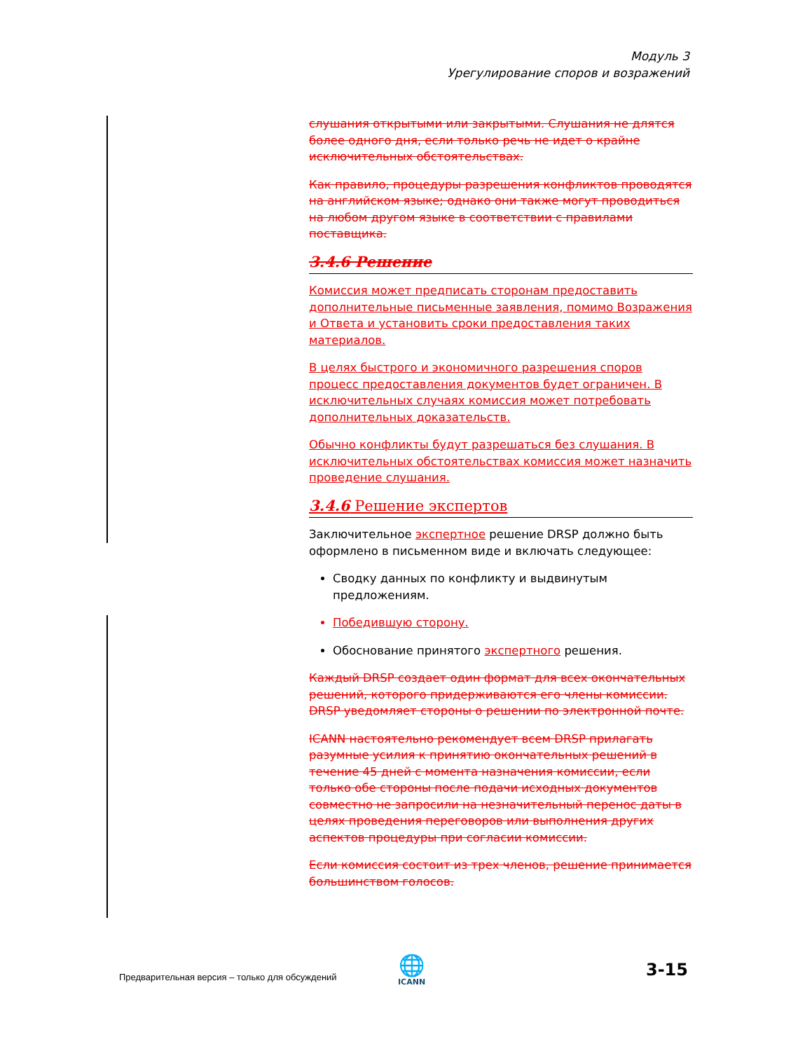Модуль 3
Урегулирование споров и возражений
слушания открытыми или закрытыми. Слушания не длятся более одного дня, если только речь не идет о крайне исключительных обстоятельствах.
Как правило, процедуры разрешения конфликтов проводятся на английском языке; однако они также могут проводиться на любом другом языке в соответствии с правилами поставщика.
3.4.6 Решение
Комиссия может предписать сторонам предоставить дополнительные письменные заявления, помимо Возражения и Ответа и установить сроки предоставления таких материалов.
В целях быстрого и экономичного разрешения споров процесс предоставления документов будет ограничен. В исключительных случаях комиссия может потребовать дополнительных доказательств.
Обычно конфликты будут разрешаться без слушания. В исключительных обстоятельствах комиссия может назначить проведение слушания.
3.4.6 Решение экспертов
Заключительное экспертное решение DRSP должно быть оформлено в письменном виде и включать следующее:
Сводку данных по конфликту и выдвинутым предложениям.
Победившую сторону.
Обоснование принятого экспертного решения.
Каждый DRSP создает один формат для всех окончательных решений, которого придерживаются его члены комиссии. DRSP уведомляет стороны о решении по электронной почте.
ICANN настоятельно рекомендует всем DRSP прилагать разумные усилия к принятию окончательных решений в течение 45 дней с момента назначения комиссии, если только обе стороны после подачи исходных документов совместно не запросили на незначительный перенос даты в целях проведения переговоров или выполнения других аспектов процедуры при согласии комиссии.
Если комиссия состоит из трех членов, решение принимается большинством голосов.
Предварительная версия – только для обсуждений
🌐
ICANN
3-15